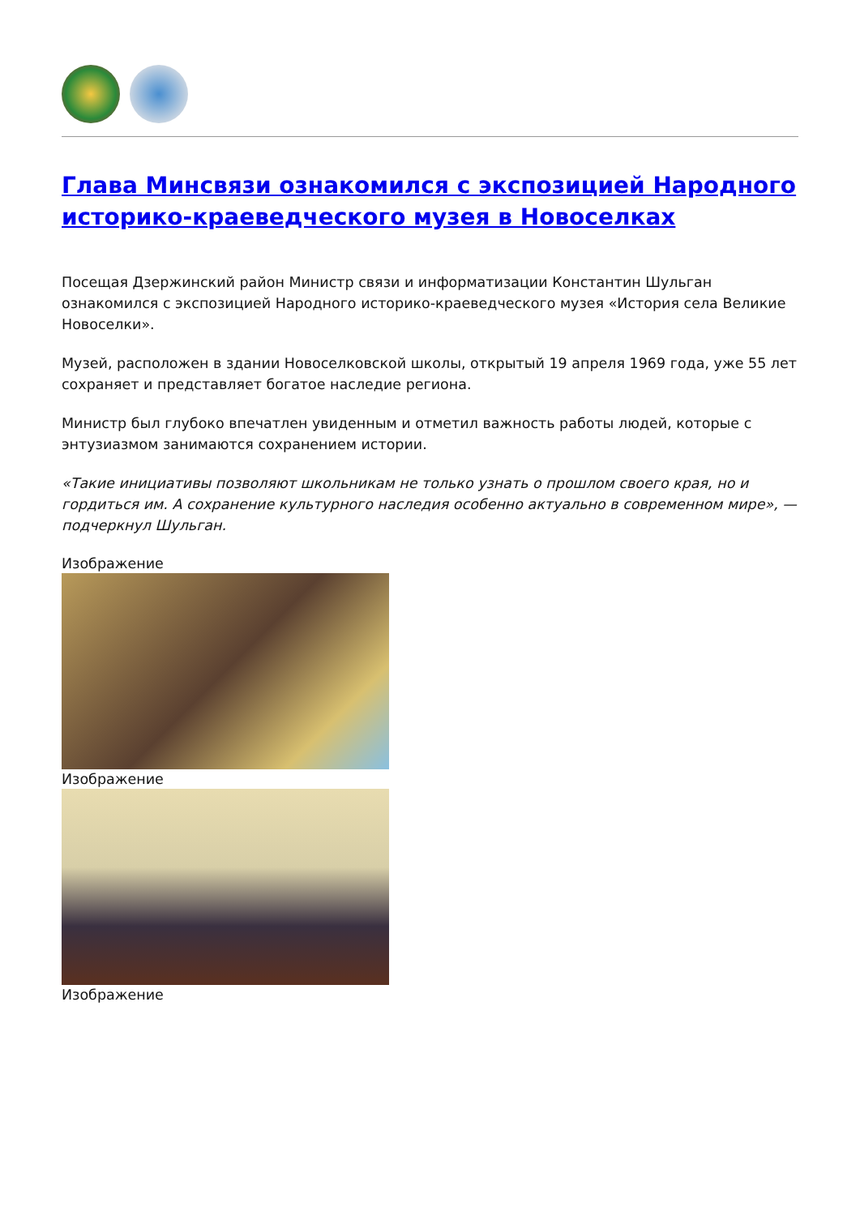Глава Минсвязи ознакомился с экспозицией Народного историко-краеведческого музея в Новоселках
Посещая Дзержинский район Министр связи и информатизации Константин Шульган ознакомился с экспозицией Народного историко-краеведческого музея «История села Великие Новоселки».
Музей, расположен в здании Новоселковской школы, открытый 19 апреля 1969 года, уже 55 лет сохраняет и представляет богатое наследие региона.
Министр был глубоко впечатлен увиденным и отметил важность работы людей, которые с энтузиазмом занимаются сохранением истории.
«Такие инициативы позволяют школьникам не только узнать о прошлом своего края, но и гордиться им. А сохранение культурного наследия особенно актуально в современном мире», — подчеркнул Шульган.
Изображение
Изображение
Изображение